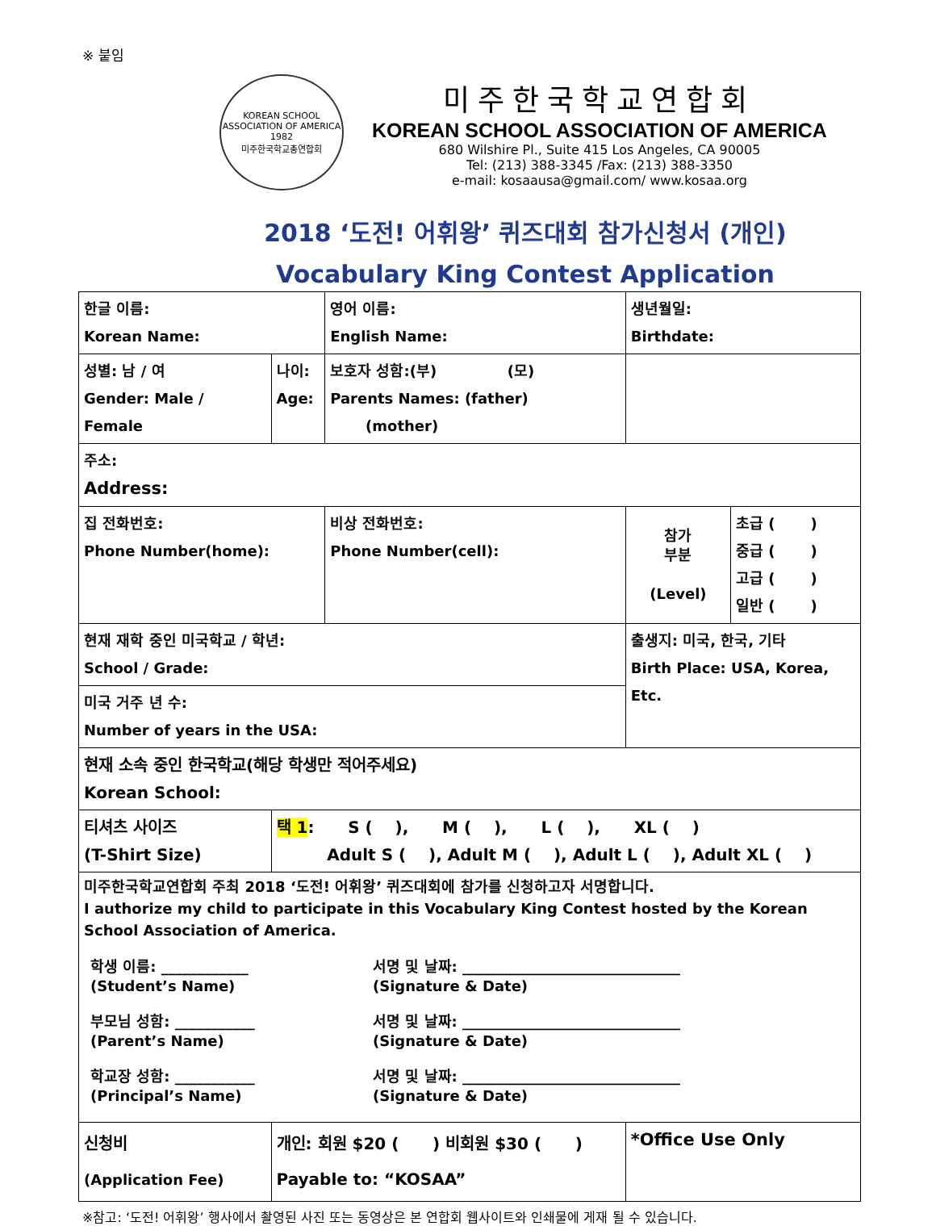※ 붙임
KOREAN SCHOOL ASSOCIATION OF AMERICA
1982
미주한국학교총연합회
미주한국학교연합회
KOREAN SCHOOL ASSOCIATION OF AMERICA
680 Wilshire Pl., Suite 415 Los Angeles, CA 90005
Tel: (213) 388-3345 /Fax: (213) 388-3350
e-mail: kosaausa@gmail.com/ www.kosaa.org
2018 ‘도전! 어휘왕’ 퀴즈대회 참가신청서 (개인)
Vocabulary King Contest Application
| 한글 이름: Korean Name: | | 영어 이름: English Name: | 생년월일: Birthdate: | |
| 성별: 남 / 여 Gender: Male / Female | 나이: Age: | 보호자 성함:(부) (모) Parents Names: (father) (mother) | | |
| 주소: Address: | | | | |
| 집 전화번호: Phone Number(home): | | 비상 전화번호: Phone Number(cell): | 참가 부분 (Level) | 초급 ( ) 중급 ( ) 고급 ( ) 일반 ( ) |
| 현재 재학 중인 미국학교 / 학년: School / Grade: | | | 출생지: 미국, 한국, 기타 Birth Place: USA, Korea, Etc. | |
| 미국 거주 년 수: Number of years in the USA: | | | | |
| 현재 소속 중인 한국학교(해당 학생만 적어주세요) Korean School: | | | | |
| 티셔츠 사이즈 (T-Shirt Size) | 택 1 : S ( ), M ( ), L ( ), XL ( ) Adult S ( ), Adult M ( ), Adult L ( ), Adult XL ( ) | | | |
| 미주한국학교연합회 주최 2018 ‘도전! 어휘왕’ 퀴즈대회에 참가를 신청하고자 서명합니다. I authorize my child to participate in this Vocabulary King Contest hosted by the Korean School Association of America. 학생 이름: ____________ (Student’s Name) 서명 및 날짜: ______________________________ (Signature & Date) 부모님 성함: ___________ (Parent’s Name) 서명 및 날짜: ______________________________ (Signature & Date) 학교장 성함: ___________ (Principal’s Name) 서명 및 날짜: ______________________________ (Signature & Date) | | | | |
| 신청비 (Application Fee) | 개인: 회원 $20 ( ) 비회원 $30 ( ) Payable to: “KOSAA” | | *Office Use Only | |
※참고: ‘도전! 어휘왕’ 행사에서 촬영된 사진 또는 동영상은 본 연합회 웹사이트와 인쇄물에 게재 될 수 있습니다.